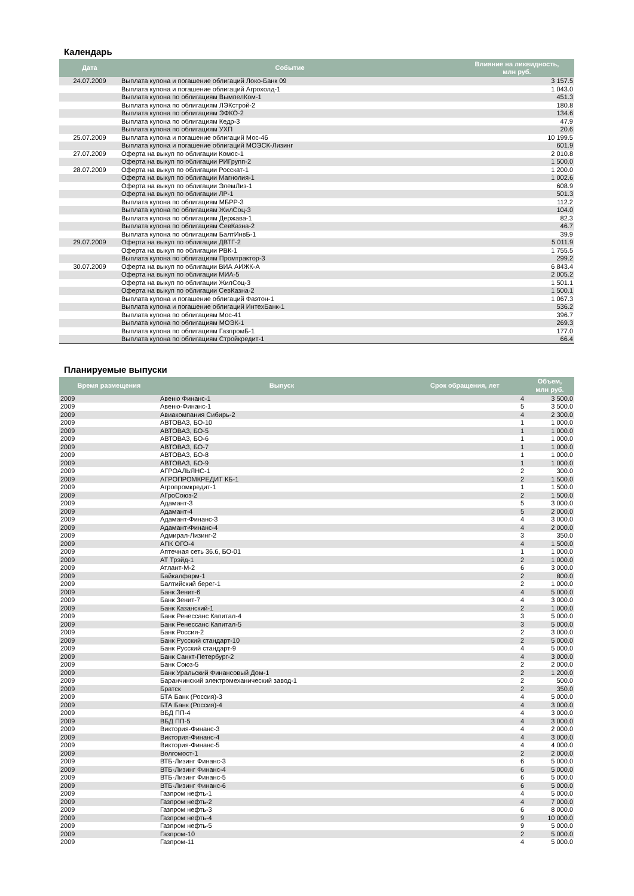Календарь
| Дата | Событие | Влияние на ликвидность, млн руб. |
| --- | --- | --- |
| 24.07.2009 | Выплата купона и погашение облигаций Локо-Банк 09 | 3 157.5 |
| | Выплата купона и погашение облигаций Агрохолд-1 | 1 043.0 |
| | Выплата купона по облигациям ВымпелКом-1 | 451.3 |
| | Выплата купона по облигациям ЛЭКстрой-2 | 180.8 |
| | Выплата купона по облигациям ЭФКО-2 | 134.6 |
| | Выплата купона по облигациям Кедр-3 | 47.9 |
| | Выплата купона по облигациям УХП | 20.6 |
| 25.07.2009 | Выплата купона и погашение облигаций Мос-46 | 10 199.5 |
| | Выплата купона и погашение облигаций МОЭСК-Лизинг | 601.9 |
| 27.07.2009 | Оферта на выкуп по облигации Комос-1 | 2 010.8 |
| | Оферта на выкуп по облигации РИГрупп-2 | 1 500.0 |
| 28.07.2009 | Оферта на выкуп по облигации Росскат-1 | 1 200.0 |
| | Оферта на выкуп по облигации Магнолия-1 | 1 002.6 |
| | Оферта на выкуп по облигации ЭлемЛиз-1 | 608.9 |
| | Оферта на выкуп по облигации ЛР-1 | 501.3 |
| | Выплата купона по облигациям МБРР-3 | 112.2 |
| | Выплата купона по облигациям ЖилСоц-3 | 104.0 |
| | Выплата купона по облигациям Держава-1 | 82.3 |
| | Выплата купона по облигациям СевКазна-2 | 46.7 |
| | Выплата купона по облигациям БалтИнвБ-1 | 39.9 |
| 29.07.2009 | Оферта на выкуп по облигации ДВТГ-2 | 5 011.9 |
| | Оферта на выкуп по облигации РВК-1 | 1 755.5 |
| | Выплата купона по облигациям Промтрактор-3 | 299.2 |
| 30.07.2009 | Оферта на выкуп по облигации ВИА АИЖК-А | 6 843.4 |
| | Оферта на выкуп по облигации МИА-5 | 2 005.2 |
| | Оферта на выкуп по облигации ЖилСоц-3 | 1 501.1 |
| | Оферта на выкуп по облигации СевКазна-2 | 1 500.1 |
| | Выплата купона и погашение облигаций Фаэтон-1 | 1 067.3 |
| | Выплата купона и погашение облигаций ИнтехБанк-1 | 536.2 |
| | Выплата купона по облигациям Мос-41 | 396.7 |
| | Выплата купона по облигациям МОЭК-1 | 269.3 |
| | Выплата купона по облигациям ГазпромБ-1 | 177.0 |
| | Выплата купона по облигациям Стройкредит-1 | 66.4 |
Планируемые выпуски
| Время размещения | Выпуск | Срок обращения, лет | Объем, млн руб. |
| --- | --- | --- | --- |
| 2009 | Авеню Финанс-1 | 4 | 3 500.0 |
| 2009 | Авеню-Финанс-1 | 5 | 3 500.0 |
| 2009 | Авиакомпания Сибирь-2 | 4 | 2 300.0 |
| 2009 | АВТОВАЗ, БО-10 | 1 | 1 000.0 |
| 2009 | АВТОВАЗ, БО-5 | 1 | 1 000.0 |
| 2009 | АВТОВАЗ, БО-6 | 1 | 1 000.0 |
| 2009 | АВТОВАЗ, БО-7 | 1 | 1 000.0 |
| 2009 | АВТОВАЗ, БО-8 | 1 | 1 000.0 |
| 2009 | АВТОВАЗ, БО-9 | 1 | 1 000.0 |
| 2009 | АГРОАЛЬЯНС-1 | 2 | 300.0 |
| 2009 | АГРОПРОМКРЕДИТ КБ-1 | 2 | 1 500.0 |
| 2009 | Агропромкредит-1 | 1 | 1 500.0 |
| 2009 | АГроСоюз-2 | 2 | 1 500.0 |
| 2009 | Адамант-3 | 5 | 3 000.0 |
| 2009 | Адамант-4 | 5 | 2 000.0 |
| 2009 | Адамант-Финанс-3 | 4 | 3 000.0 |
| 2009 | Адамант-Финанс-4 | 4 | 2 000.0 |
| 2009 | Адмирал-Лизинг-2 | 3 | 350.0 |
| 2009 | АПК ОГО-4 | 4 | 1 500.0 |
| 2009 | Аптечная сеть 36.6, БО-01 | 1 | 1 000.0 |
| 2009 | АТ Трэйд-1 | 2 | 1 000.0 |
| 2009 | Атлант-М-2 | 6 | 3 000.0 |
| 2009 | Байкалфарм-1 | 2 | 800.0 |
| 2009 | Балтийский берег-1 | 2 | 1 000.0 |
| 2009 | Банк Зенит-6 | 4 | 5 000.0 |
| 2009 | Банк Зенит-7 | 4 | 3 000.0 |
| 2009 | Банк Казанский-1 | 2 | 1 000.0 |
| 2009 | Банк Ренессанс Капитал-4 | 3 | 5 000.0 |
| 2009 | Банк Ренессанс Капитал-5 | 3 | 5 000.0 |
| 2009 | Банк Россия-2 | 2 | 3 000.0 |
| 2009 | Банк Русский стандарт-10 | 2 | 5 000.0 |
| 2009 | Банк Русский стандарт-9 | 4 | 5 000.0 |
| 2009 | Банк Санкт-Петербург-2 | 4 | 3 000.0 |
| 2009 | Банк Союз-5 | 2 | 2 000.0 |
| 2009 | Банк Уральский Финансовый Дом-1 | 2 | 1 200.0 |
| 2009 | Баранчинский электромеханический завод-1 | 2 | 500.0 |
| 2009 | Братск | 2 | 350.0 |
| 2009 | БТА Банк (Россия)-3 | 4 | 5 000.0 |
| 2009 | БТА Банк (Россия)-4 | 4 | 3 000.0 |
| 2009 | ВБД ПП-4 | 4 | 3 000.0 |
| 2009 | ВБД ПП-5 | 4 | 3 000.0 |
| 2009 | Виктория-Финанс-3 | 4 | 2 000.0 |
| 2009 | Виктория-Финанс-4 | 4 | 3 000.0 |
| 2009 | Виктория-Финанс-5 | 4 | 4 000.0 |
| 2009 | Волгомост-1 | 2 | 2 000.0 |
| 2009 | ВТБ-Лизинг Финанс-3 | 6 | 5 000.0 |
| 2009 | ВТБ-Лизинг Финанс-4 | 6 | 5 000.0 |
| 2009 | ВТБ-Лизинг Финанс-5 | 6 | 5 000.0 |
| 2009 | ВТБ-Лизинг Финанс-6 | 6 | 5 000.0 |
| 2009 | Газпром нефть-1 | 4 | 5 000.0 |
| 2009 | Газпром нефть-2 | 4 | 7 000.0 |
| 2009 | Газпром нефть-3 | 6 | 8 000.0 |
| 2009 | Газпром нефть-4 | 9 | 10 000.0 |
| 2009 | Газпром нефть-5 | 9 | 5 000.0 |
| 2009 | Газпром-10 | 2 | 5 000.0 |
| 2009 | Газпром-11 | 4 | 5 000.0 |